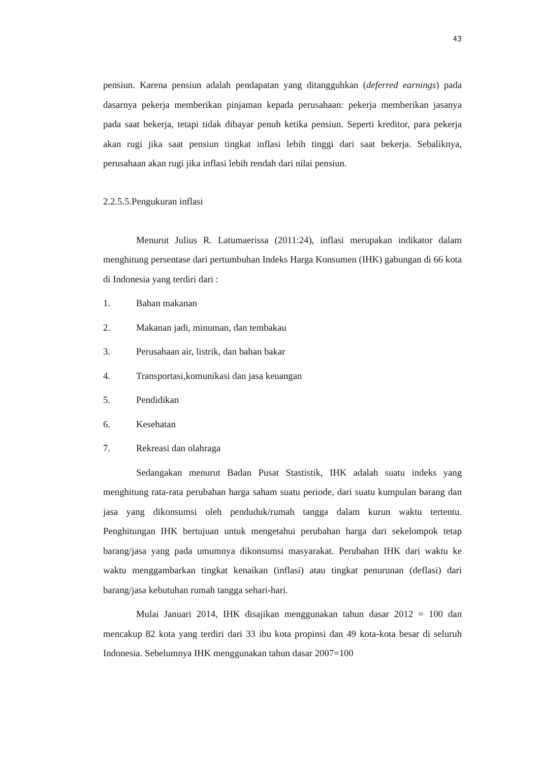43
pensiun. Karena pensiun adalah pendapatan yang ditangguhkan (deferred earnings) pada dasarnya pekerja memberikan pinjaman kepada perusahaan: pekerja memberikan jasanya pada saat bekerja, tetapi tidak dibayar penuh ketika pensiun. Seperti kreditor, para pekerja akan rugi jika saat pensiun tingkat inflasi lebih tinggi dari saat bekerja. Sebaliknya, perusahaan akan rugi jika inflasi lebih rendah dari nilai pensiun.
2.2.5.5.Pengukuran inflasi
Menurut Julius R. Latumaerissa (2011:24), inflasi merupakan indikator dalam menghitung persentase dari pertumbuhan Indeks Harga Konsumen (IHK) gabungan di 66 kota di Indonesia yang terdiri dari :
1. Bahan makanan
2. Makanan jadi, minuman, dan tembakau
3. Perusahaan air, listrik, dan bahan bakar
4. Transportasi,komunikasi dan jasa keuangan
5. Pendidikan
6. Kesehatan
7. Rekreasi dan olahraga
Sedangakan menurut Badan Pusat Stastistik, IHK adalah suatu indeks yang menghitung rata-rata perubahan harga saham suatu periode, dari suatu kumpulan barang dan jasa yang dikonsumsi oleh penduduk/rumah tangga dalam kurun waktu tertentu. Penghitungan IHK bertujuan untuk mengetahui perubahan harga dari sekelompok tetap barang/jasa yang pada umumnya dikonsumsi masyarakat. Perubahan IHK dari waktu ke waktu menggambarkan tingkat kenaikan (inflasi) atau tingkat penurunan (deflasi) dari barang/jasa kebutuhan rumah tangga sehari-hari.
Mulai Januari 2014, IHK disajikan menggunakan tahun dasar 2012 = 100 dan mencakup 82 kota yang terdiri dari 33 ibu kota propinsi dan 49 kota-kota besar di seluruh Indonesia. Sebelumnya IHK menggunakan tahun dasar 2007=100